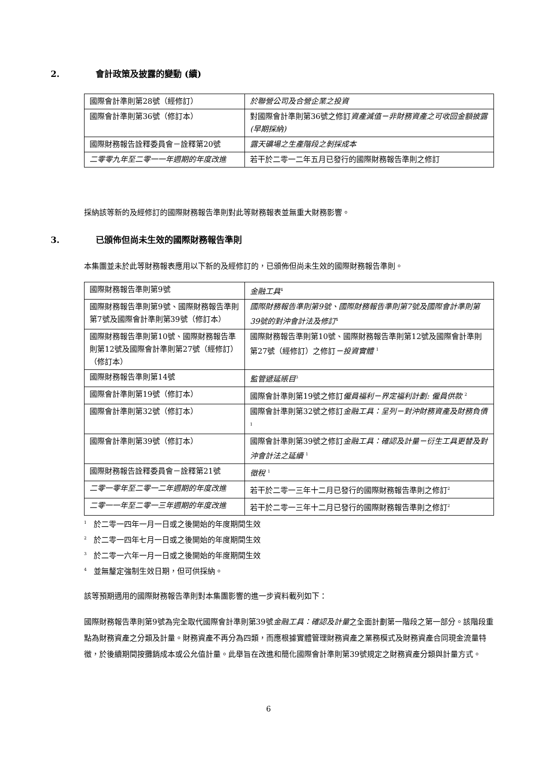2. 會計政策及披露的變動 (續)
| 國際會計準則第28號（經修訂） | 於聯營公司及合營企業之投資 |
| 國際會計準則第36號（修訂本） | 對國際會計準則第36號之修訂 資產減值－非財務資產之可收回金額披露 (早期採納) |
| 國際財務報告詮釋委員會－詮釋第20號 | 露天礦場之生產階段之剝採成本 |
| 二零零九年至二零一一年週期的年度改進 | 若干於二零一二年五月已發行的國際財務報告準則之修訂 |
採納該等新的及經修訂的國際財務報告準則對此等財務報表並無重大財務影響。
3. 已頒佈但尚未生效的國際財務報告準則
本集團並未於此等財務報表應用以下新的及經修訂的，已頒佈但尚未生效的國際財務報告準則。
| 國際財務報告準則第9號 | 金融工具<sup>4</sup> |
| 國際財務報告準則第9號、國際財務報告準則第7號及國際會計準則第39號（修訂本） | 國際財務報告準則第9號、國際財務報告準則第7號及國際會計準則第39號的對沖會計法及修訂<sup>4</sup> |
| 國際財務報告準則第10號、國際財務報告準則第12號及國際會計準則第27號（經修訂）（修訂本） | 國際財務報告準則第10號、國際財務報告準則第12號及國際會計準則第27號（經修訂）之修訂 －投資實體 <sup>1</sup> |
| 國際財務報告準則第14號 | 監管遞延賬目<sup>3</sup> |
| 國際會計準則第19號（修訂本） | 國際會計準則第19號之修訂 僱員福利－界定福利計劃: 僱員供款 <sup>2</sup> |
| 國際會計準則第32號（修訂本） | 國際會計準則第32號之修訂 金融工具：呈列－對沖財務資產及財務負債 <sup>1</sup> |
| 國際會計準則第39號（修訂本） | 國際會計準則第39號之修訂 金融工具：確認及計量－衍生工具更替及對沖會計法之延續 <sup>1</sup> |
| 國際財務報告詮釋委員會－詮釋第21號 | 徵稅 <sup>1</sup> |
| 二零一零年至二零一二年週期的年度改進 | 若干於二零一三年十二月已發行的國際財務報告準則之修訂<sup>2</sup> |
| 二零一一年至二零一三年週期的年度改進 | 若干於二零一三年十二月已發行的國際財務報告準則之修訂<sup>2</sup> |
<sup>1</sup> 於二零一四年一月一日或之後開始的年度期間生效
<sup>2</sup> 於二零一四年七月一日或之後開始的年度期間生效
<sup>3</sup> 於二零一六年一月一日或之後開始的年度期間生效
<sup>4</sup> 並無釐定強制生效日期，但可供採納。
該等預期適用的國際財務報告準則對本集團影響的進一步資料載列如下：
國際財務報告準則第9號為完全取代國際會計準則第39號金融工具：確認及計量之全面計劃第一階段之第一部分。該階段重點為財務資產之分類及計量。財務資產不再分為四類，而應根據實體管理財務資產之業務模式及財務資產合同現金流量特徵，於後續期間按攤銷成本或公允值計量。此舉旨在改進和簡化國際會計準則第39號規定之財務資產分類與計量方式。
6